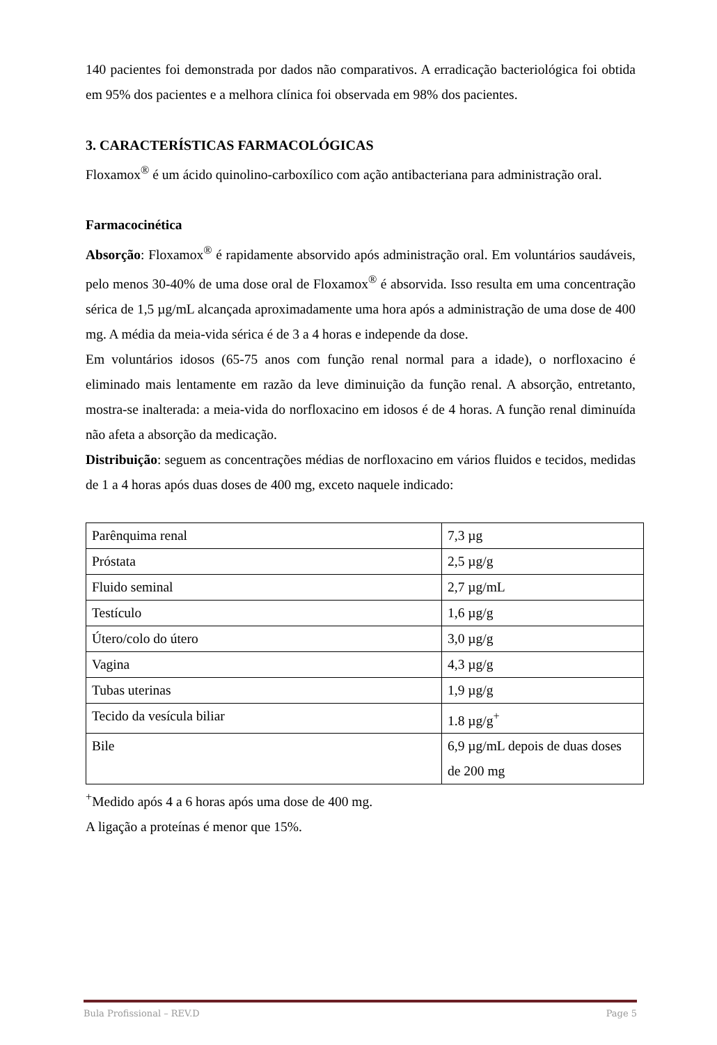140 pacientes foi demonstrada por dados não comparativos. A erradicação bacteriológica foi obtida em 95% dos pacientes e a melhora clínica foi observada em 98% dos pacientes.
3. CARACTERÍSTICAS FARMACOLÓGICAS
Floxamox<sup>®</sup> é um ácido quinolino-carboxílico com ação antibacteriana para administração oral.
Farmacocinética
Absorção: Floxamox<sup>®</sup> é rapidamente absorvido após administração oral. Em voluntários saudáveis, pelo menos 30-40% de uma dose oral de Floxamox<sup>®</sup> é absorvida. Isso resulta em uma concentração sérica de 1,5 µg/mL alcançada aproximadamente uma hora após a administração de uma dose de 400 mg. A média da meia-vida sérica é de 3 a 4 horas e independe da dose.
Em voluntários idosos (65-75 anos com função renal normal para a idade), o norfloxacino é eliminado mais lentamente em razão da leve diminuição da função renal. A absorção, entretanto, mostra-se inalterada: a meia-vida do norfloxacino em idosos é de 4 horas. A função renal diminuída não afeta a absorção da medicação.
Distribuição: seguem as concentrações médias de norfloxacino em vários fluidos e tecidos, medidas de 1 a 4 horas após duas doses de 400 mg, exceto naquele indicado:
| Parênquima renal | 7,3 µg |
| Próstata | 2,5 µg/g |
| Fluido seminal | 2,7 µg/mL |
| Testículo | 1,6 µg/g |
| Útero/colo do útero | 3,0 µg/g |
| Vagina | 4,3 µg/g |
| Tubas uterinas | 1,9 µg/g |
| Tecido da vesícula biliar | 1.8 µg/g<sup>+</sup> |
| Bile | 6,9 µg/mL depois de duas doses de 200 mg |
<sup>+</sup>Medido após 4 a 6 horas após uma dose de 400 mg.
A ligação a proteínas é menor que 15%.
Bula Profissional – REV.D Page 5